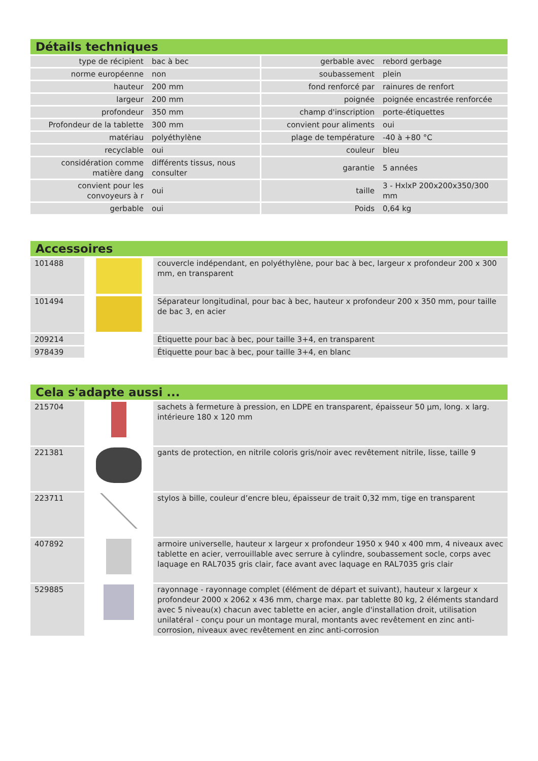Détails techniques
| type de récipient | bac à bec | gerbable avec | rebord gerbage |
| norme européenne | non | soubassement | plein |
| hauteur | 200 mm | fond renforcé par | rainures de renfort |
| largeur | 200 mm | poignée | poignée encastrée renforcée |
| profondeur | 350 mm | champ d'inscription | porte-étiquettes |
| Profondeur de la tablette | 300 mm | convient pour aliments | oui |
| matériau | polyéthylène | plage de température | -40 à +80 °C |
| recyclable | oui | couleur | bleu |
| considération comme matière dang | différents tissus, nous consulter | garantie | 5 années |
| convient pour les convoyeurs à r | oui | taille | 3 - HxlxP 200x200x350/300 mm |
| gerbable | oui | Poids | 0,64 kg |
Accessoires
| 101488 | | couvercle indépendant, en polyéthylène, pour bac à bec, largeur x profondeur 200 x 300 mm, en transparent |
| 101494 | | Séparateur longitudinal, pour bac à bec, hauteur x profondeur 200 x 350 mm, pour taille de bac 3, en acier |
| 209214 | | Étiquette pour bac à bec, pour taille 3+4, en transparent |
| 978439 | | Étiquette pour bac à bec, pour taille 3+4, en blanc |
Cela s'adapte aussi ...
| 215704 | | sachets à fermeture à pression, en LDPE en transparent, épaisseur 50 µm, long. x larg. intérieure 180 x 120 mm |
| 221381 | | gants de protection, en nitrile coloris gris/noir avec revêtement nitrile, lisse, taille 9 |
| 223711 | | stylos à bille, couleur d’encre bleu, épaisseur de trait 0,32 mm, tige en transparent |
| 407892 | | armoire universelle, hauteur x largeur x profondeur 1950 x 940 x 400 mm, 4 niveaux avec tablette en acier, verrouillable avec serrure à cylindre, soubassement socle, corps avec laquage en RAL7035 gris clair, face avant avec laquage en RAL7035 gris clair |
| 529885 | | rayonnage - rayonnage complet (élément de départ et suivant), hauteur x largeur x profondeur 2000 x 2062 x 436 mm, charge max. par tablette 80 kg, 2 éléments standard avec 5 niveau(x) chacun avec tablette en acier, angle d'installation droit, utilisation unilatéral - conçu pour un montage mural, montants avec revêtement en zinc anti-corrosion, niveaux avec revêtement en zinc anti-corrosion |